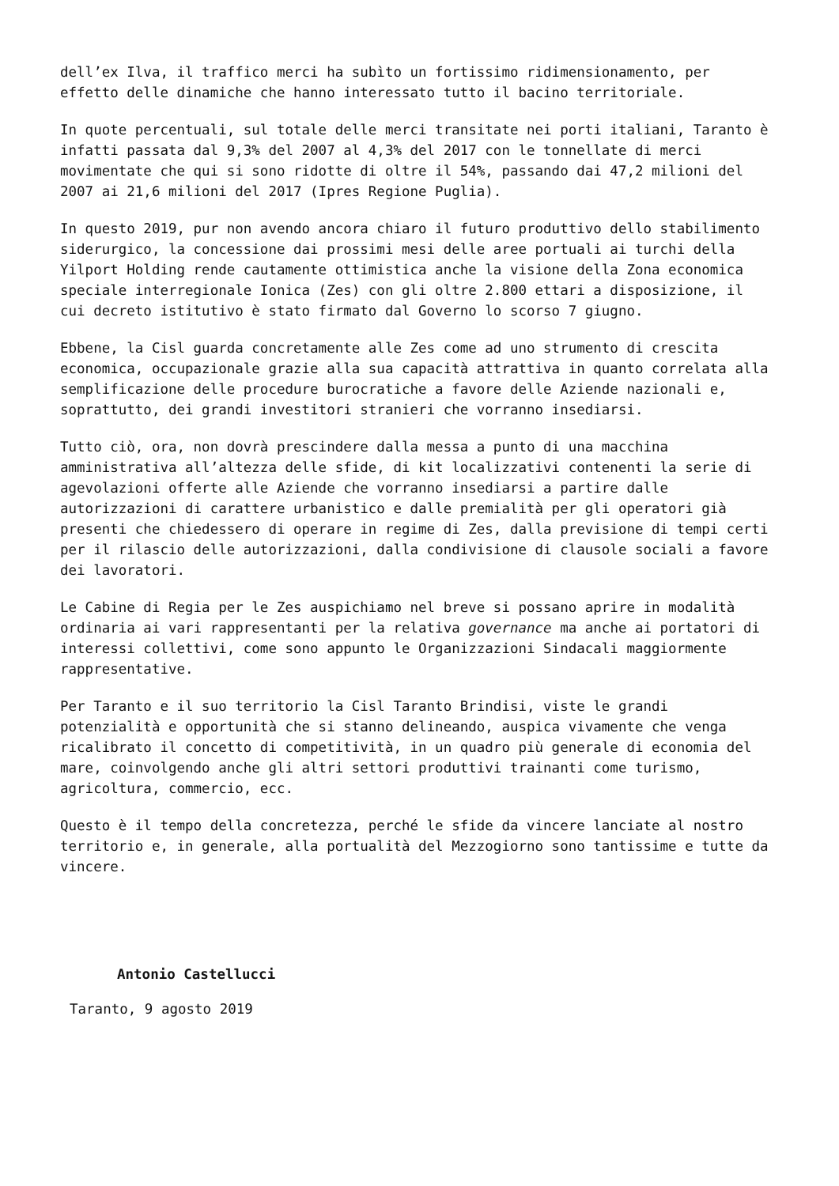dell’ex Ilva, il traffico merci ha subìto un fortissimo ridimensionamento, per effetto delle dinamiche che hanno interessato tutto il bacino territoriale.
In quote percentuali, sul totale delle merci transitate nei porti italiani, Taranto è infatti passata dal 9,3% del 2007 al 4,3% del 2017 con le tonnellate di merci movimentate che qui si sono ridotte di oltre il 54%, passando dai 47,2 milioni del 2007 ai 21,6 milioni del 2017 (Ipres Regione Puglia).
In questo 2019, pur non avendo ancora chiaro il futuro produttivo dello stabilimento siderurgico, la concessione dai prossimi mesi delle aree portuali ai turchi della Yilport Holding rende cautamente ottimistica anche la visione della Zona economica speciale interregionale Ionica (Zes) con gli oltre 2.800 ettari a disposizione, il cui decreto istitutivo è stato firmato dal Governo lo scorso 7 giugno.
Ebbene, la Cisl guarda concretamente alle Zes come ad uno strumento di crescita economica, occupazionale grazie alla sua capacità attrattiva in quanto correlata alla semplificazione delle procedure burocratiche a favore delle Aziende nazionali e, soprattutto, dei grandi investitori stranieri che vorranno insediarsi.
Tutto ciò, ora, non dovrà prescindere dalla messa a punto di una macchina amministrativa all’altezza delle sfide, di kit localizzativi contenenti la serie di agevolazioni offerte alle Aziende che vorranno insediarsi a partire dalle autorizzazioni di carattere urbanistico e dalle premialità per gli operatori già presenti che chiedessero di operare in regime di Zes, dalla previsione di tempi certi per il rilascio delle autorizzazioni, dalla condivisione di clausole sociali a favore dei lavoratori.
Le Cabine di Regia per le Zes auspichiamo nel breve si possano aprire in modalità ordinaria ai vari rappresentanti per la relativa governance ma anche ai portatori di interessi collettivi, come sono appunto le Organizzazioni Sindacali maggiormente rappresentative.
Per Taranto e il suo territorio la Cisl Taranto Brindisi, viste le grandi potenzialità e opportunità che si stanno delineando, auspica vivamente che venga ricalibrato il concetto di competitività, in un quadro più generale di economia del mare, coinvolgendo anche gli altri settori produttivi trainanti come turismo, agricoltura, commercio, ecc.
Questo è il tempo della concretezza, perché le sfide da vincere lanciate al nostro territorio e, in generale, alla portualità del Mezzogiorno sono tantissime e tutte da vincere.
Antonio Castellucci
Taranto, 9 agosto 2019